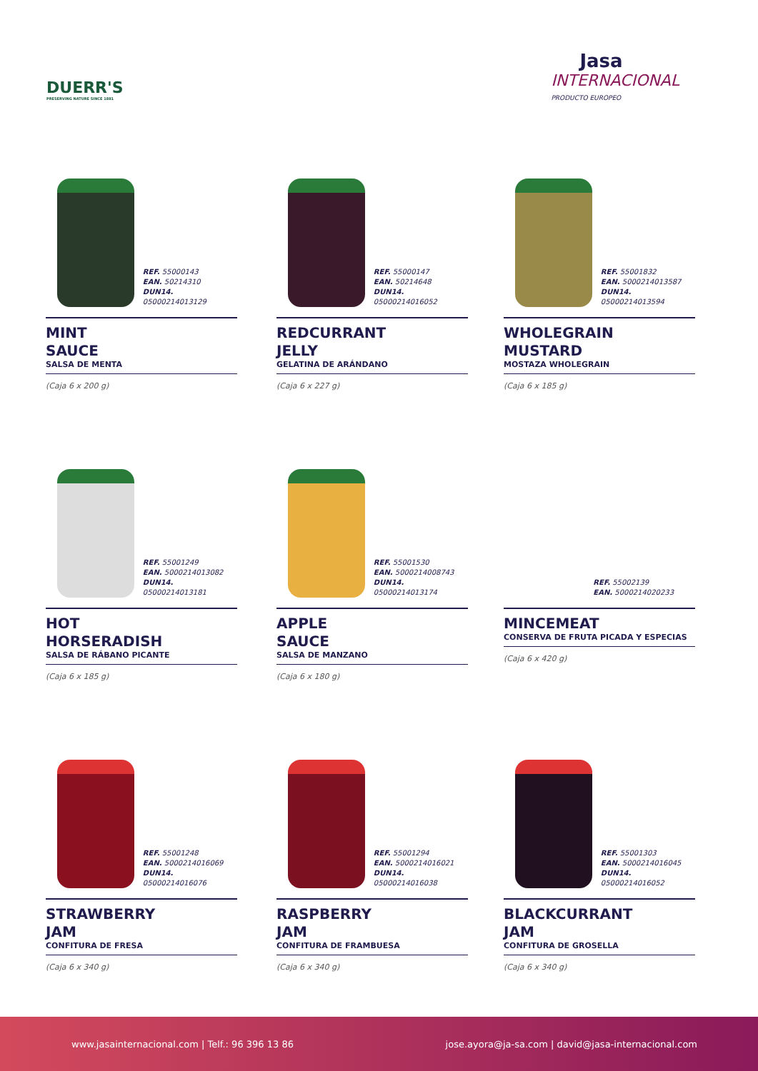DUERR'S
PRESERVING NATURE SINCE 1881
Jasa
INTERNACIONAL
PRODUCTO EUROPEO
REF. 55000143
EAN. 50214310
DUN14. 05000214013129
MINT
SAUCE
SALSA DE MENTA
(Caja 6 x 200 g)
REF. 55000147
EAN. 50214648
DUN14. 05000214016052
REDCURRANT
JELLY
GELATINA DE ARÁNDANO
(Caja 6 x 227 g)
REF. 55001832
EAN. 5000214013587
DUN14. 05000214013594
WHOLEGRAIN
MUSTARD
MOSTAZA WHOLEGRAIN
(Caja 6 x 185 g)
REF. 55001249
EAN. 5000214013082
DUN14. 05000214013181
HOT
HORSERADISH
SALSA DE RÁBANO PICANTE
(Caja 6 x 185 g)
REF. 55001530
EAN. 5000214008743
DUN14. 05000214013174
APPLE
SAUCE
SALSA DE MANZANO
(Caja 6 x 180 g)
REF. 55002139
EAN. 5000214020233
MINCEMEAT
CONSERVA DE FRUTA PICADA Y ESPECIAS
(Caja 6 x 420 g)
REF. 55001248
EAN. 5000214016069
DUN14. 05000214016076
STRAWBERRY
JAM
CONFITURA DE FRESA
(Caja 6 x 340 g)
REF. 55001294
EAN. 5000214016021
DUN14. 05000214016038
RASPBERRY
JAM
CONFITURA DE FRAMBUESA
(Caja 6 x 340 g)
REF. 55001303
EAN. 5000214016045
DUN14. 05000214016052
BLACKCURRANT
JAM
CONFITURA DE GROSELLA
(Caja 6 x 340 g)
www.jasainternacional.com | Telf.: 96 396 13 86 jose.ayora@ja-sa.com | david@jasa-internacional.com